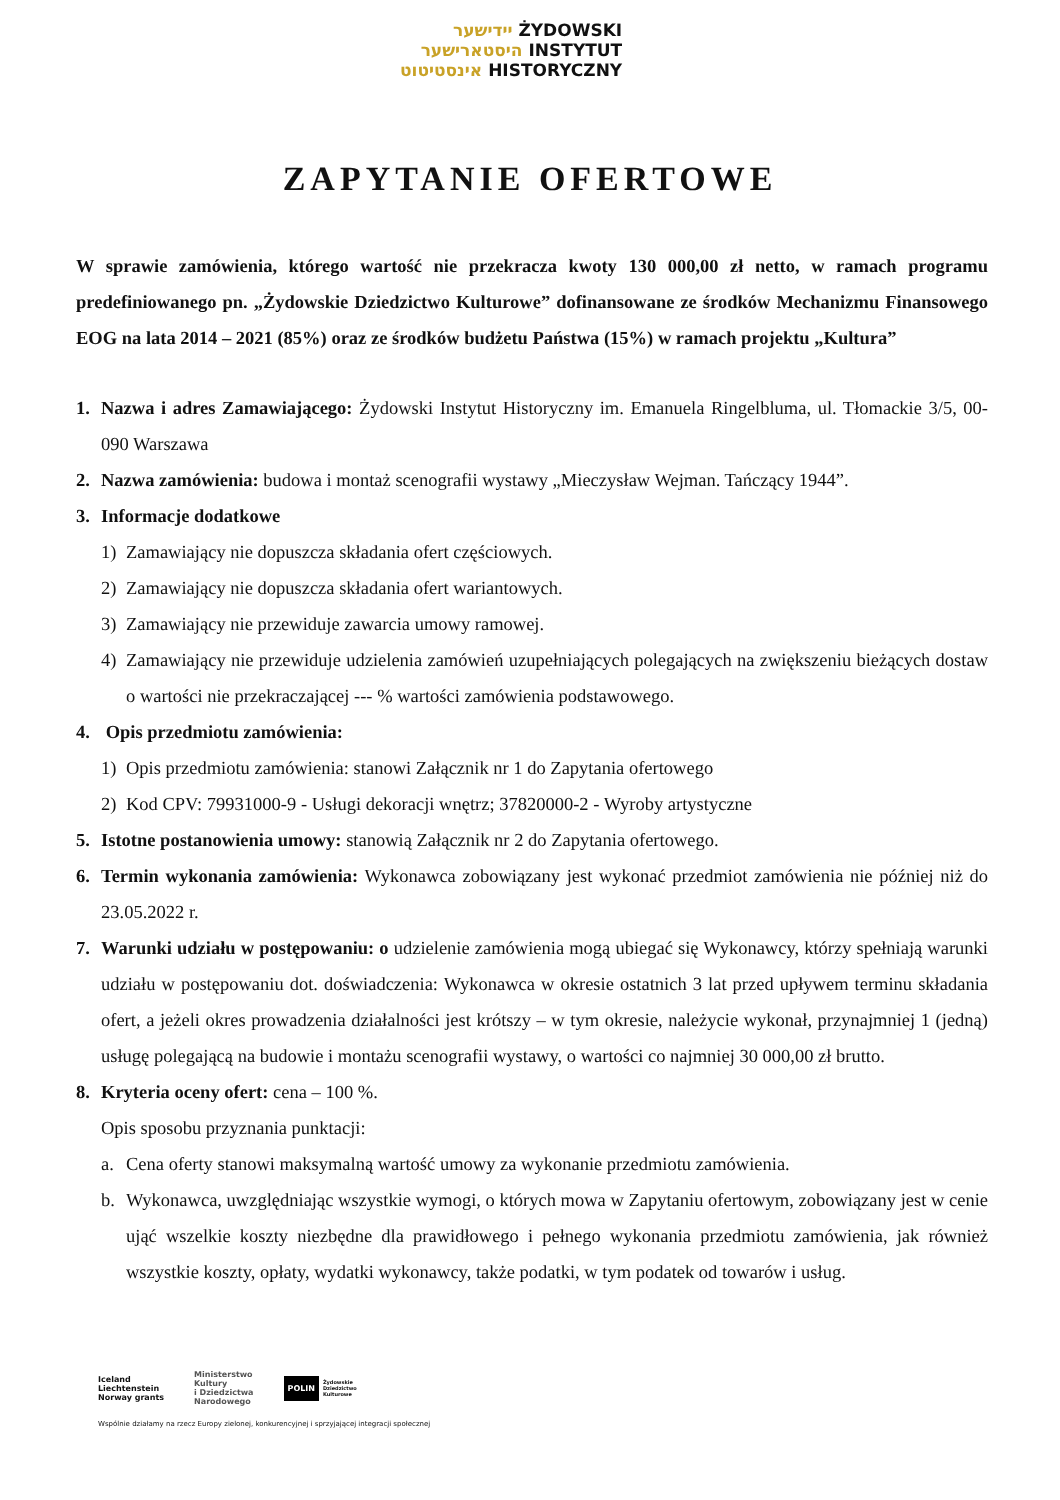יידישער ŻYDOWSKI
היסטארישער INSTYTUT
אינסטיטוט HISTORYCZNY
ZAPYTANIE OFERTOWE
W sprawie zamówienia, którego wartość nie przekracza kwoty 130 000,00 zł netto, w ramach programu predefiniowanego pn. „Żydowskie Dziedzictwo Kulturowe” dofinansowane ze środków Mechanizmu Finansowego EOG na lata 2014 – 2021 (85%) oraz ze środków budżetu Państwa (15%) w ramach projektu „Kultura”
1. Nazwa i adres Zamawiającego: Żydowski Instytut Historyczny im. Emanuela Ringelbluma, ul. Tłomackie 3/5, 00-090 Warszawa
2. Nazwa zamówienia: budowa i montaż scenografii wystawy „Mieczysław Wejman. Tańczący 1944”.
3. Informacje dodatkowe
1) Zamawiający nie dopuszcza składania ofert częściowych.
2) Zamawiający nie dopuszcza składania ofert wariantowych.
3) Zamawiający nie przewiduje zawarcia umowy ramowej.
4) Zamawiający nie przewiduje udzielenia zamówień uzupełniających polegających na zwiększeniu bieżących dostaw o wartości nie przekraczającej --- % wartości zamówienia podstawowego.
4. Opis przedmiotu zamówienia:
1) Opis przedmiotu zamówienia: stanowi Załącznik nr 1 do Zapytania ofertowego
2) Kod CPV: 79931000-9 - Usługi dekoracji wnętrz; 37820000-2 - Wyroby artystyczne
5. Istotne postanowienia umowy: stanowią Załącznik nr 2 do Zapytania ofertowego.
6. Termin wykonania zamówienia: Wykonawca zobowiązany jest wykonać przedmiot zamówienia nie później niż do 23.05.2022 r.
7. Warunki udziału w postępowaniu: o udzielenie zamówienia mogą ubiegać się Wykonawcy, którzy spełniają warunki udziału w postępowaniu dot. doświadczenia: Wykonawca w okresie ostatnich 3 lat przed upływem terminu składania ofert, a jeżeli okres prowadzenia działalności jest krótszy – w tym okresie, należycie wykonał, przynajmniej 1 (jedną) usługę polegającą na budowie i montażu scenografii wystawy, o wartości co najmniej 30 000,00 zł brutto.
8. Kryteria oceny ofert: cena – 100 %.
Opis sposobu przyznania punktacji:
a. Cena oferty stanowi maksymalną wartość umowy za wykonanie przedmiotu zamówienia.
b. Wykonawca, uwzględniając wszystkie wymogi, o których mowa w Zapytaniu ofertowym, zobowiązany jest w cenie ująć wszelkie koszty niezbędne dla prawidłowego i pełnego wykonania przedmiotu zamówienia, jak również wszystkie koszty, opłaty, wydatki wykonawcy, także podatki, w tym podatek od towarów i usług.
Iceland
Liechtenstein
Norway grants
Ministerstwo
Kultury
i Dziedzictwa
Narodowego
POLIN Żydowskie
Dziedzictwo
Kulturowe
Wspólnie działamy na rzecz Europy zielonej, konkurencyjnej i sprzyjającej integracji społecznej